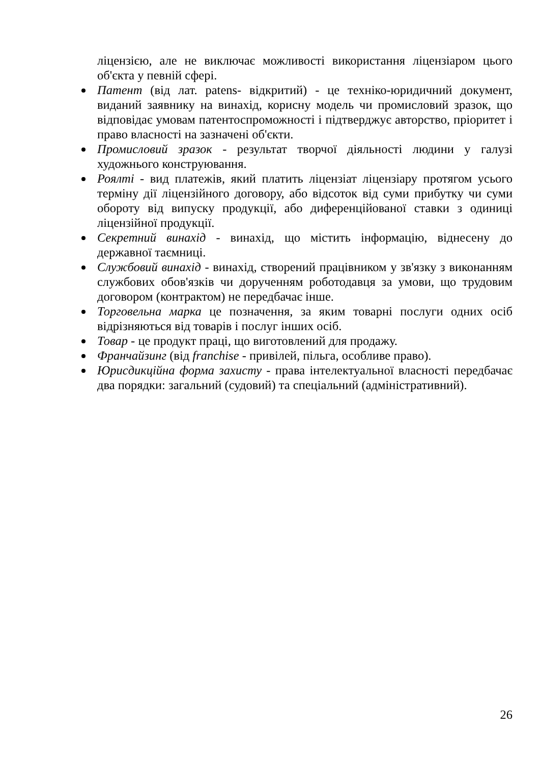ліцензією, але не виключає можливості використання ліцензіаром цього об'єкта у певній сфері.
Патент (від лат. patens- відкритий) - це техніко-юридичний документ, виданий заявнику на винахід, корисну модель чи промисловий зразок, що відповідає умовам патентоспроможності і підтверджує авторство, пріоритет і право власності на зазначені об'єкти.
Промисловий зразок - результат творчої діяльності людини у галузі художнього конструювання.
Роялті - вид платежів, який платить ліцензіат ліцензіару протягом усього терміну дії ліцензійного договору, або відсоток від суми прибутку чи суми обороту від випуску продукції, або диференційованої ставки з одиниці ліцензійної продукції.
Секретний винахід - винахід, що містить інформацію, віднесену до державної таємниці.
Службовий винахід - винахід, створений працівником у зв'язку з виконанням службових обов'язків чи дорученням роботодавця за умови, що трудовим договором (контрактом) не передбачає інше.
Торговельна марка це позначення, за яким товарні послуги одних осіб відрізняються від товарів і послуг інших осіб.
Товар - це продукт праці, що виготовлений для продажу.
Франчайзинг (від franchise - привілей, пільга, особливе право).
Юрисдикційна форма захисту - права інтелектуальної власності передбачає два порядки: загальний (судовий) та спеціальний (адміністративний).
26